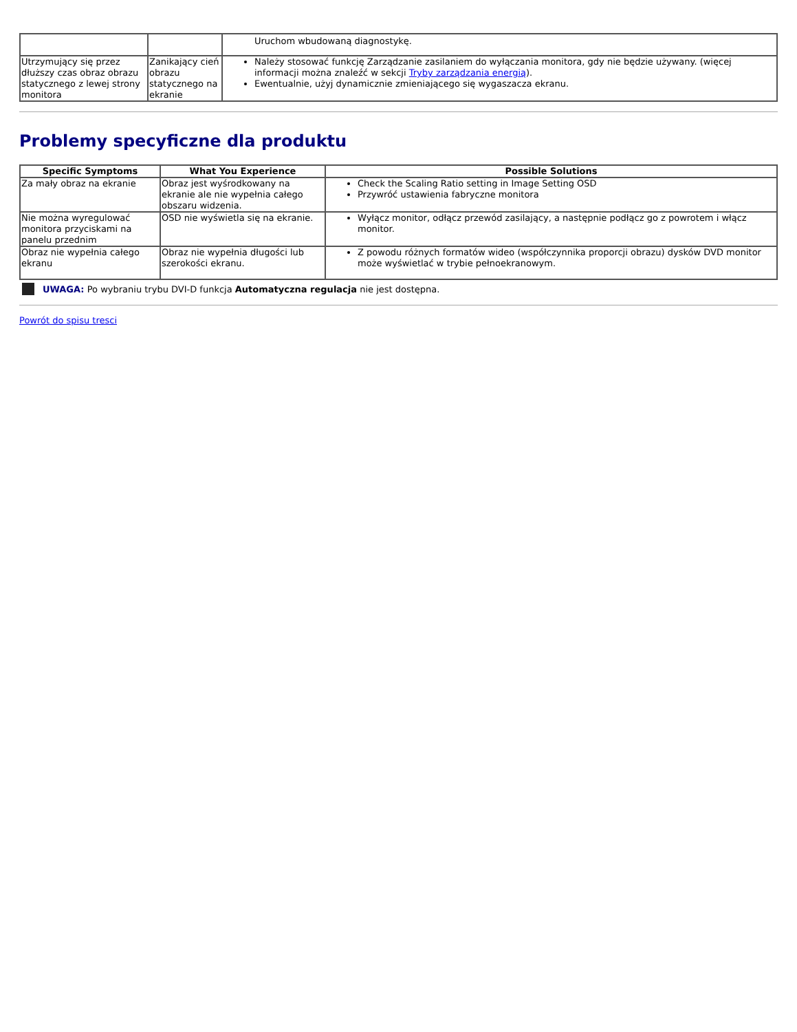| | | Uruchom wbudowaną diagnostykę. |
| Utrzymujący się przez dłuższy czas obraz obrazu statycznego z lewej strony monitora | Zanikający cień obrazu statycznego na ekranie | Należy stosować funkcję Zarządzanie zasilaniem do wyłączania monitora, gdy nie będzie używany. (więcej informacji można znaleźć w sekcji Tryby zarządzania energią ). Ewentualnie, użyj dynamicznie zmieniającego się wygaszacza ekranu. |
Problemy specyficzne dla produktu
| Specific Symptoms | What You Experience | Possible Solutions |
| --- | --- | --- |
| Za mały obraz na ekranie | Obraz jest wyśrodkowany na ekranie ale nie wypełnia całego obszaru widzenia. | Check the Scaling Ratio setting in Image Setting OSD Przywróć ustawienia fabryczne monitora |
| Nie można wyregulować monitora przyciskami na panelu przednim | OSD nie wyświetla się na ekranie. | Wyłącz monitor, odłącz przewód zasilający, a następnie podłącz go z powrotem i włącz monitor. |
| Obraz nie wypełnia całego ekranu | Obraz nie wypełnia długości lub szerokości ekranu. | Z powodu różnych formatów wideo (współczynnika proporcji obrazu) dysków DVD monitor może wyświetlać w trybie pełnoekranowym. |
UWAGA: Po wybraniu trybu DVI-D funkcja Automatyczna regulacja nie jest dostępna.
Powrót do spisu tresci